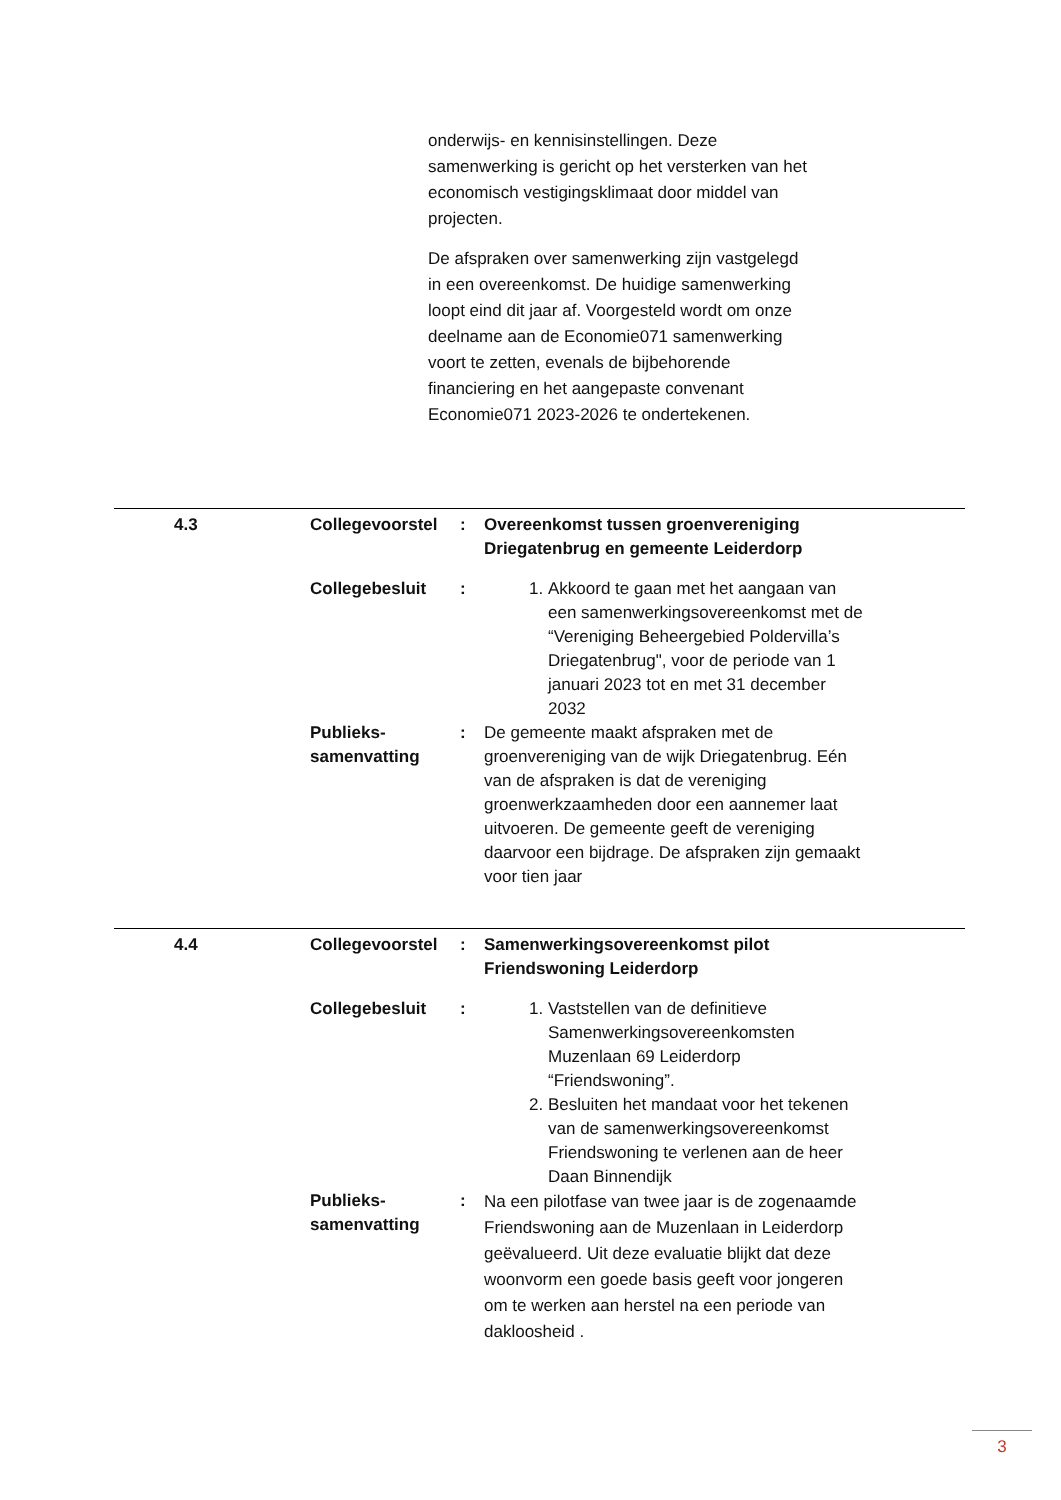onderwijs- en kennisinstellingen. Deze samenwerking is gericht op het versterken van het economisch vestigingsklimaat door middel van projecten.
De afspraken over samenwerking zijn vastgelegd in een overeenkomst. De huidige samenwerking loopt eind dit jaar af. Voorgesteld wordt om onze deelname aan de Economie071 samenwerking voort te zetten, evenals de bijbehorende financiering en het aangepaste convenant Economie071 2023-2026 te ondertekenen.
| 4.3 | Collegevoorstel | : | Overeenkomst tussen groenvereniging Driegatenbrug en gemeente Leiderdorp | |
| | Collegebesluit | : | 1. Akkoord te gaan met het aangaan van een samenwerkingsovereenkomst met de “Vereniging Beheergebied Poldervilla’s Driegatenbrug", voor de periode van 1 januari 2023 tot en met 31 december 2032 | |
| | Publieks- samenvatting | : | De gemeente maakt afspraken met de groenvereniging van de wijk Driegatenbrug. Eén van de afspraken is dat de vereniging groenwerkzaamheden door een aannemer laat uitvoeren. De gemeente geeft de vereniging daarvoor een bijdrage. De afspraken zijn gemaakt voor tien jaar | |
| 4.4 | Collegevoorstel | : | Samenwerkingsovereenkomst pilot Friendswoning Leiderdorp | |
| | Collegebesluit | : | 1. Vaststellen van de definitieve Samenwerkingsovereenkomsten Muzenlaan 69 Leiderdorp “Friendswoning”. 2. Besluiten het mandaat voor het tekenen van de samenwerkingsovereenkomst Friendswoning te verlenen aan de heer Daan Binnendijk | |
| | Publieks- samenvatting | : | Na een pilotfase van twee jaar is de zogenaamde Friendswoning aan de Muzenlaan in Leiderdorp geëvalueerd. Uit deze evaluatie blijkt dat deze woonvorm een goede basis geeft voor jongeren om te werken aan herstel na een periode van dakloosheid . | |
3